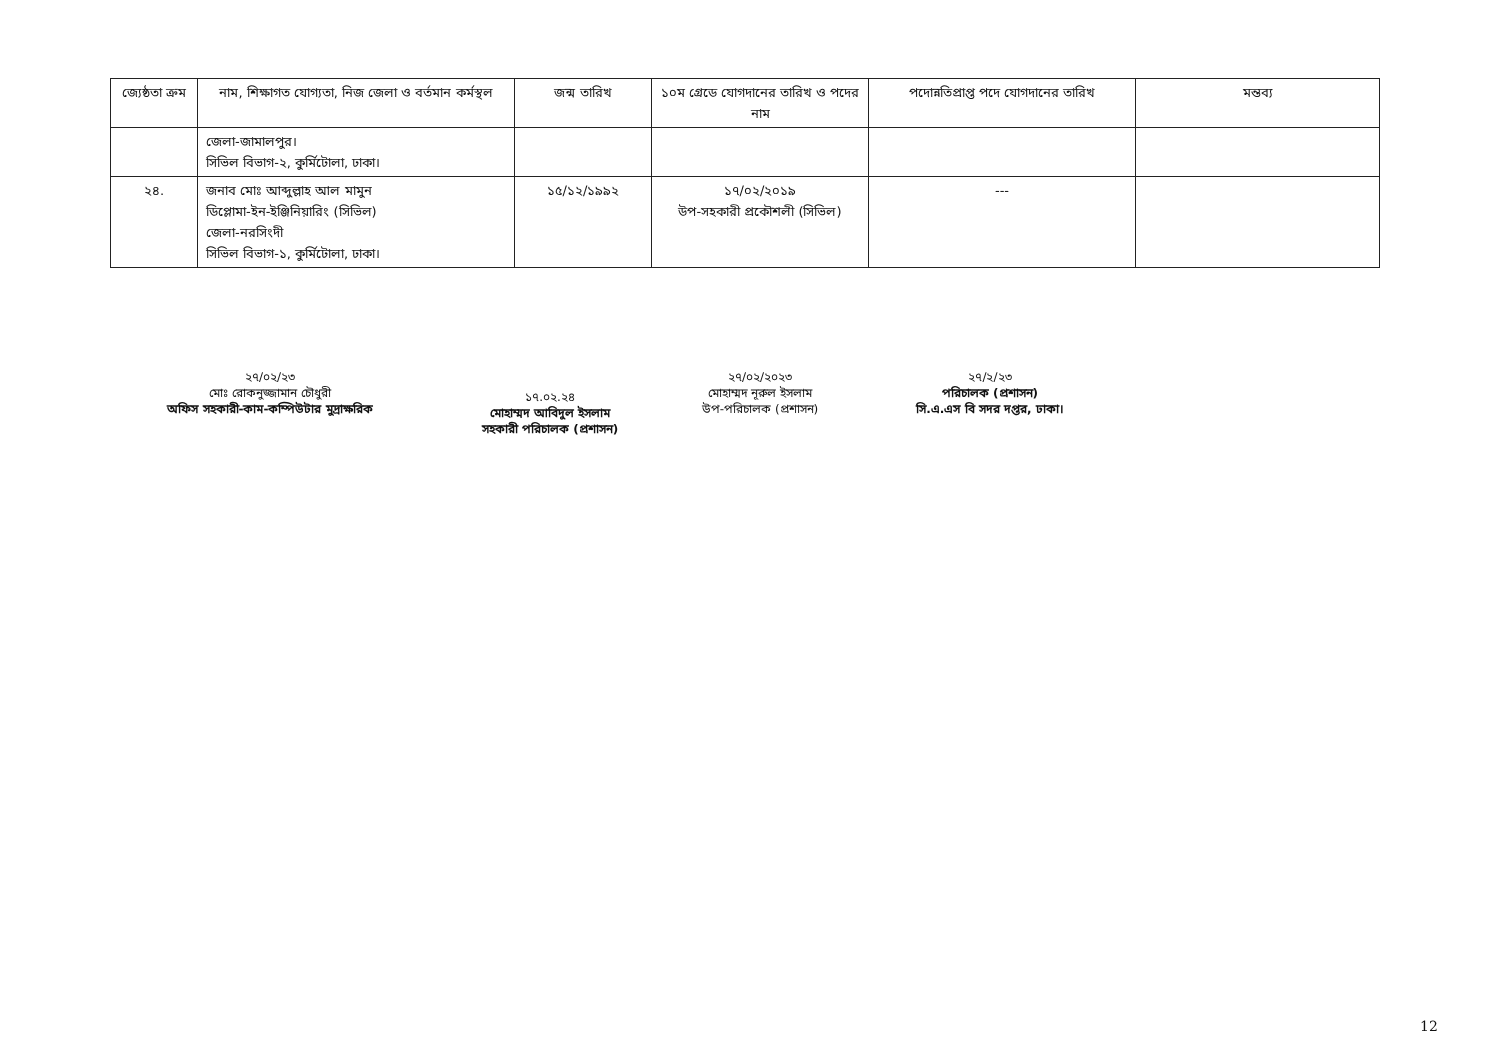| জ্যেষ্ঠতা ক্রম | নাম, শিক্ষাগত যোগ্যতা, নিজ জেলা ও বর্তমান কর্মস্থল | জন্ম তারিখ | ১০ম গ্রেডে যোগদানের তারিখ ও পদের নাম | পদোন্নতিপ্রাপ্ত পদে যোগদানের তারিখ | মন্তব্য |
| --- | --- | --- | --- | --- | --- |
| | জেলা-জামালপুর। সিভিল বিভাগ-২, কুর্মিটোলা, ঢাকা। | | | | |
| ২৪. | জনাব মোঃ আব্দুল্লাহ আল মামুন ডিপ্লোমা-ইন-ইঞ্জিনিয়ারিং (সিভিল) জেলা-নরসিংদী সিভিল বিভাগ-১, কুর্মিটোলা, ঢাকা। | ১৫/১২/১৯৯২ | ১৭/০২/২০১৯ উপ-সহকারী প্রকৌশলী (সিভিল) | --- | |
২৭/০২/২৩
মোঃ রোকনুজ্জামান চৌধুরী
অফিস সহকারী-কাম-কম্পিউটার মুদ্রাক্ষরিক
১৭.০২.২৪
মোহাম্মদ আবিদুল ইসলাম
সহকারী পরিচালক (প্রশাসন)
২৭/০২/২০২৩
মোহাম্মদ নূরুল ইসলাম
উপ-পরিচালক (প্রশাসন)
২৭/২/২৩
পরিচালক (প্রশাসন)
সি.এ.এস বি সদর দপ্তর, ঢাকা।
12